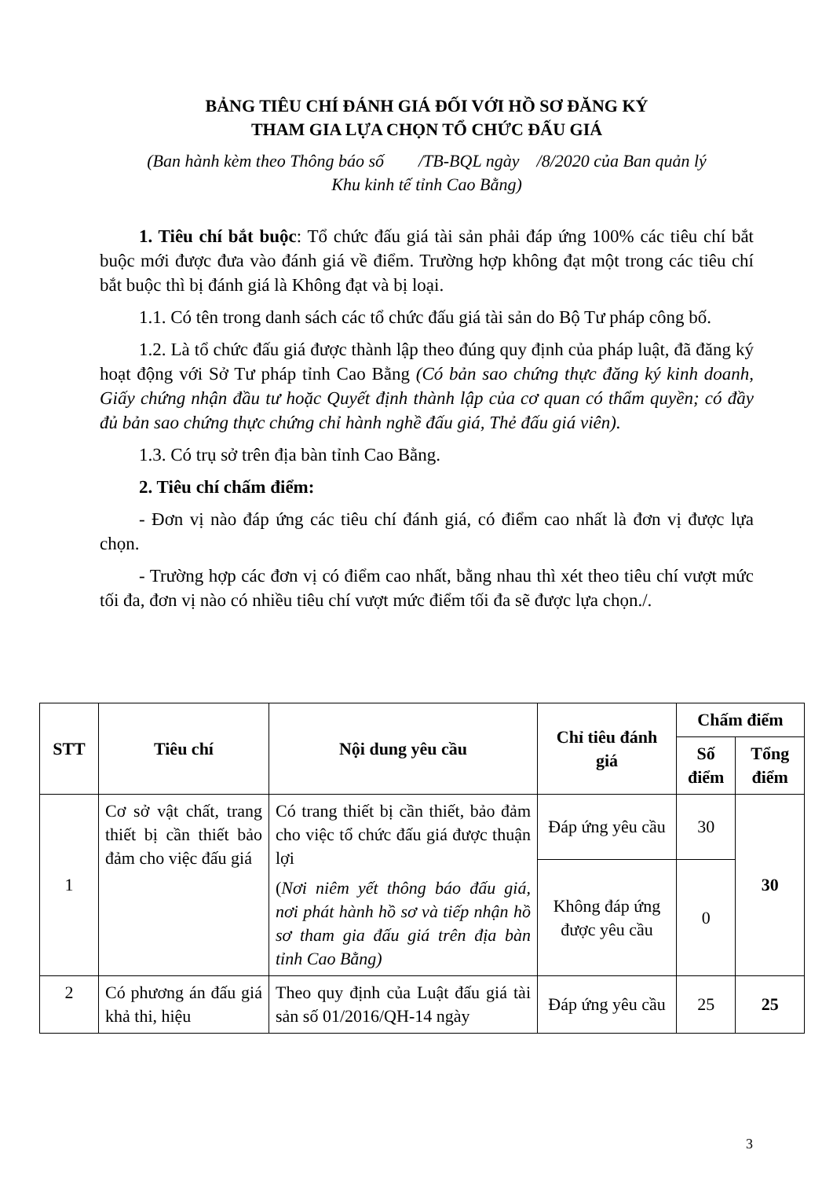BẢNG TIÊU CHÍ ĐÁNH GIÁ ĐỐI VỚI HỒ SƠ ĐĂNG KÝ
THAM GIA LỰA CHỌN TỔ CHỨC ĐẤU GIÁ
(Ban hành kèm theo Thông báo số /TB-BQL ngày /8/2020 của Ban quản lý
Khu kinh tế tỉnh Cao Bằng)
1. Tiêu chí bắt buộc: Tổ chức đấu giá tài sản phải đáp ứng 100% các tiêu chí bắt buộc mới được đưa vào đánh giá về điểm. Trường hợp không đạt một trong các tiêu chí bắt buộc thì bị đánh giá là Không đạt và bị loại.
1.1. Có tên trong danh sách các tổ chức đấu giá tài sản do Bộ Tư pháp công bố.
1.2. Là tổ chức đấu giá được thành lập theo đúng quy định của pháp luật, đã đăng ký hoạt động với Sở Tư pháp tỉnh Cao Bằng (Có bản sao chứng thực đăng ký kinh doanh, Giấy chứng nhận đầu tư hoặc Quyết định thành lập của cơ quan có thẩm quyền; có đầy đủ bản sao chứng thực chứng chỉ hành nghề đấu giá, Thẻ đấu giá viên).
1.3. Có trụ sở trên địa bàn tỉnh Cao Bằng.
2. Tiêu chí chấm điểm:
- Đơn vị nào đáp ứng các tiêu chí đánh giá, có điểm cao nhất là đơn vị được lựa chọn.
- Trường hợp các đơn vị có điểm cao nhất, bằng nhau thì xét theo tiêu chí vượt mức tối đa, đơn vị nào có nhiều tiêu chí vượt mức điểm tối đa sẽ được lựa chọn./.
| STT | Tiêu chí | Nội dung yêu cầu | Chỉ tiêu đánh giá | Chấm điểm | |
| --- | --- | --- | --- | --- | --- |
| | | | | Số điểm | Tổng điểm |
| 1 | Cơ sở vật chất, trang thiết bị cần thiết bảo đảm cho việc đấu giá | Có trang thiết bị cần thiết, bảo đảm cho việc tổ chức đấu giá được thuận lợi ( Nơi niêm yết thông báo đấu giá, nơi phát hành hồ sơ và tiếp nhận hồ sơ tham gia đấu giá trên địa bàn tỉnh Cao Bằng) | Đáp ứng yêu cầu | 30 | 30 |
| | | | Không đáp ứng được yêu cầu | 0 | |
| 2 | Có phương án đấu giá khả thi, hiệu | Theo quy định của Luật đấu giá tài sản số 01/2016/QH-14 ngày | Đáp ứng yêu cầu | 25 | 25 |
3